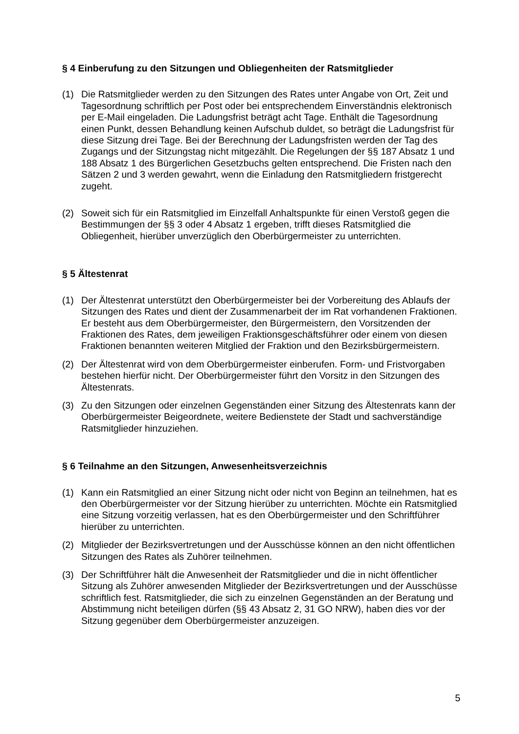§ 4 Einberufung zu den Sitzungen und Obliegenheiten der Ratsmitglieder
(1) Die Ratsmitglieder werden zu den Sitzungen des Rates unter Angabe von Ort, Zeit und Tagesordnung schriftlich per Post oder bei entsprechendem Einverständnis elektronisch per E-Mail eingeladen. Die Ladungsfrist beträgt acht Tage. Enthält die Tagesordnung einen Punkt, dessen Behandlung keinen Aufschub duldet, so beträgt die Ladungsfrist für diese Sitzung drei Tage. Bei der Berechnung der Ladungsfristen werden der Tag des Zugangs und der Sitzungstag nicht mitgezählt. Die Regelungen der §§ 187 Absatz 1 und 188 Absatz 1 des Bürgerlichen Gesetzbuchs gelten entsprechend. Die Fristen nach den Sätzen 2 und 3 werden gewahrt, wenn die Einladung den Ratsmitgliedern fristgerecht zugeht.
(2) Soweit sich für ein Ratsmitglied im Einzelfall Anhaltspunkte für einen Verstoß gegen die Bestimmungen der §§ 3 oder 4 Absatz 1 ergeben, trifft dieses Ratsmitglied die Obliegenheit, hierüber unverzüglich den Oberbürgermeister zu unterrichten.
§ 5 Ältestenrat
(1) Der Ältestenrat unterstützt den Oberbürgermeister bei der Vorbereitung des Ablaufs der Sitzungen des Rates und dient der Zusammenarbeit der im Rat vorhandenen Fraktionen. Er besteht aus dem Oberbürgermeister, den Bürgermeistern, den Vorsitzenden der Fraktionen des Rates, dem jeweiligen Fraktionsgeschäftsführer oder einem von diesen Fraktionen benannten weiteren Mitglied der Fraktion und den Bezirksbürgermeistern.
(2) Der Ältestenrat wird von dem Oberbürgermeister einberufen. Form- und Fristvorgaben bestehen hierfür nicht. Der Oberbürgermeister führt den Vorsitz in den Sitzungen des Ältestenrats.
(3) Zu den Sitzungen oder einzelnen Gegenständen einer Sitzung des Ältestenrats kann der Oberbürgermeister Beigeordnete, weitere Bedienstete der Stadt und sachverständige Ratsmitglieder hinzuziehen.
§ 6 Teilnahme an den Sitzungen, Anwesenheitsverzeichnis
(1) Kann ein Ratsmitglied an einer Sitzung nicht oder nicht von Beginn an teilnehmen, hat es den Oberbürgermeister vor der Sitzung hierüber zu unterrichten. Möchte ein Ratsmitglied eine Sitzung vorzeitig verlassen, hat es den Oberbürgermeister und den Schriftführer hierüber zu unterrichten.
(2) Mitglieder der Bezirksvertretungen und der Ausschüsse können an den nicht öffentlichen Sitzungen des Rates als Zuhörer teilnehmen.
(3) Der Schriftführer hält die Anwesenheit der Ratsmitglieder und die in nicht öffentlicher Sitzung als Zuhörer anwesenden Mitglieder der Bezirksvertretungen und der Ausschüsse schriftlich fest. Ratsmitglieder, die sich zu einzelnen Gegenständen an der Beratung und Abstimmung nicht beteiligen dürfen (§§ 43 Absatz 2, 31 GO NRW), haben dies vor der Sitzung gegenüber dem Oberbürgermeister anzuzeigen.
5